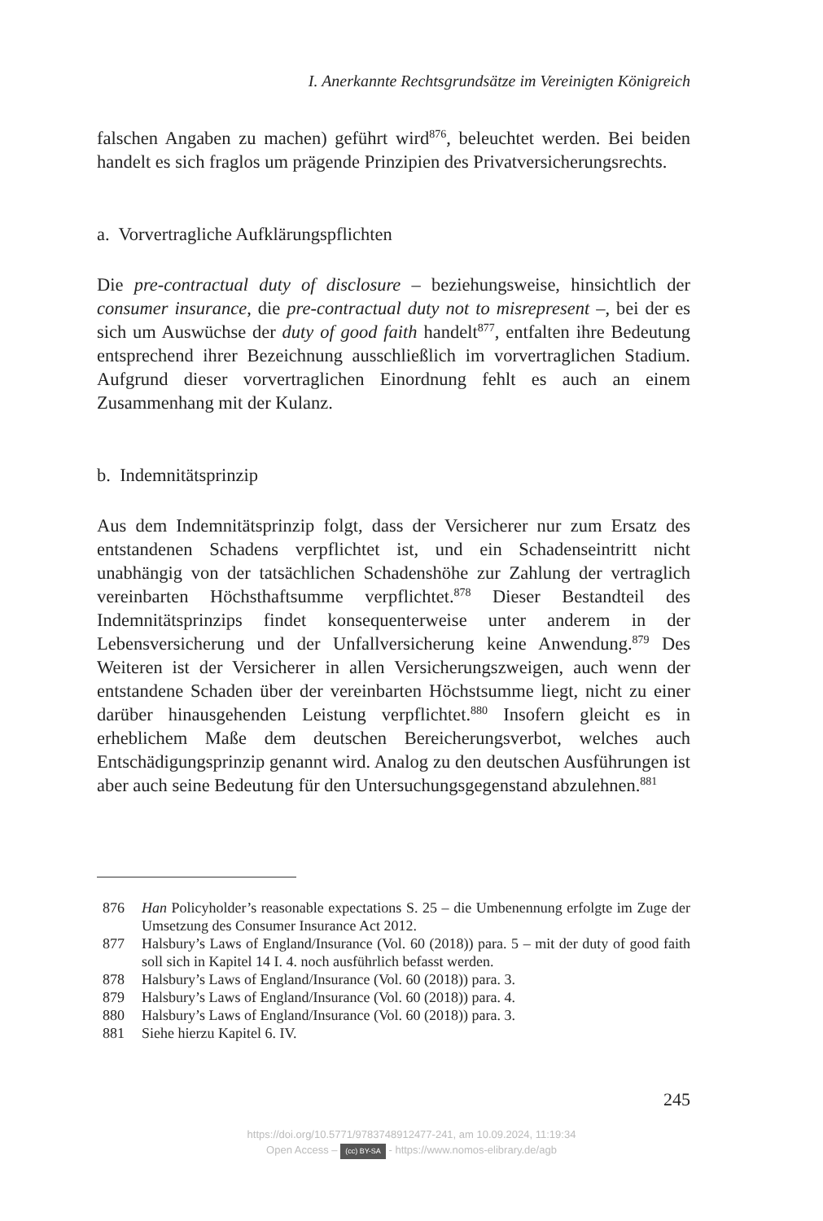I. Anerkannte Rechtsgrundsätze im Vereinigten Königreich
falschen Angaben zu machen) geführt wird<sup>876</sup>, beleuchtet werden. Bei beiden handelt es sich fraglos um prägende Prinzipien des Privatversicherungsrechts.
a. Vorvertragliche Aufklärungspflichten
Die pre-contractual duty of disclosure – beziehungsweise, hinsichtlich der consumer insurance, die pre-contractual duty not to misrepresent –, bei der es sich um Auswüchse der duty of good faith handelt<sup>877</sup>, entfalten ihre Bedeutung entsprechend ihrer Bezeichnung ausschließlich im vorvertraglichen Stadium. Aufgrund dieser vorvertraglichen Einordnung fehlt es auch an einem Zusammenhang mit der Kulanz.
b. Indemnitätsprinzip
Aus dem Indemnitätsprinzip folgt, dass der Versicherer nur zum Ersatz des entstandenen Schadens verpflichtet ist, und ein Schadenseintritt nicht unabhängig von der tatsächlichen Schadenshöhe zur Zahlung der vertraglich vereinbarten Höchsthaftsumme verpflichtet.<sup>878</sup> Dieser Bestandteil des Indemnitätsprinzips findet konsequenterweise unter anderem in der Lebensversicherung und der Unfallversicherung keine Anwendung.<sup>879</sup> Des Weiteren ist der Versicherer in allen Versicherungszweigen, auch wenn der entstandene Schaden über der vereinbarten Höchstsumme liegt, nicht zu einer darüber hinausgehenden Leistung verpflichtet.<sup>880</sup> Insofern gleicht es in erheblichem Maße dem deutschen Bereicherungsverbot, welches auch Entschädigungsprinzip genannt wird. Analog zu den deutschen Ausführungen ist aber auch seine Bedeutung für den Untersuchungsgegenstand abzulehnen.<sup>881</sup>
876 Han Policyholder’s reasonable expectations S. 25 – die Umbenennung erfolgte im Zuge der Umsetzung des Consumer Insurance Act 2012.
877 Halsbury’s Laws of England/Insurance (Vol. 60 (2018)) para. 5 – mit der duty of good faith soll sich in Kapitel 14 I. 4. noch ausführlich befasst werden.
878 Halsbury’s Laws of England/Insurance (Vol. 60 (2018)) para. 3.
879 Halsbury’s Laws of England/Insurance (Vol. 60 (2018)) para. 4.
880 Halsbury’s Laws of England/Insurance (Vol. 60 (2018)) para. 3.
881 Siehe hierzu Kapitel 6. IV.
245
https://doi.org/10.5771/9783748912477-241, am 10.09.2024, 11:19:34
Open Access – (cc) BY-SA - https://www.nomos-elibrary.de/agb